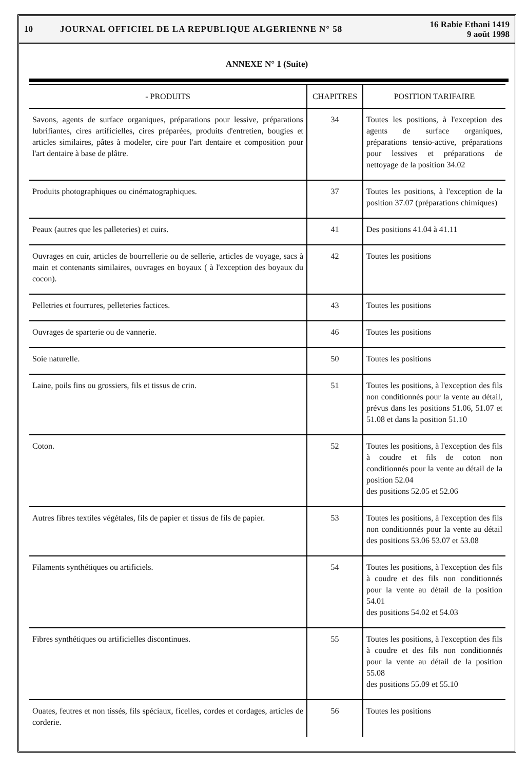10 JOURNAL OFFICIEL DE LA REPUBLIQUE ALGERIENNE N° 58 16 Rabie Ethani 1419
9 août 1998
ANNEXE N° 1 (Suite)
| - PRODUITS | CHAPITRES | POSITION TARIFAIRE |
| --- | --- | --- |
| Savons, agents de surface organiques, préparations pour lessive, préparations lubrifiantes, cires artificielles, cires préparées, produits d'entretien, bougies et articles similaires, pâtes à modeler, cire pour l'art dentaire et composition pour l'art dentaire à base de plâtre. | 34 | Toutes les positions, à l'exception des agents de surface organiques, préparations tensio-active, préparations pour lessives et préparations de nettoyage de la position 34.02 |
| Produits photographiques ou cinématographiques. | 37 | Toutes les positions, à l'exception de la position 37.07 (préparations chimiques) |
| Peaux (autres que les palleteries) et cuirs. | 41 | Des positions 41.04 à 41.11 |
| Ouvrages en cuir, articles de bourrellerie ou de sellerie, articles de voyage, sacs à main et contenants similaires, ouvrages en boyaux ( à l'exception des boyaux du cocon). | 42 | Toutes les positions |
| Pelletries et fourrures, pelleteries factices. | 43 | Toutes les positions |
| Ouvrages de sparterie ou de vannerie. | 46 | Toutes les positions |
| Soie naturelle. | 50 | Toutes les positions |
| Laine, poils fins ou grossiers, fils et tissus de crin. | 51 | Toutes les positions, à l'exception des fils non conditionnés pour la vente au détail, prévus dans les positions 51.06, 51.07 et 51.08 et dans la position 51.10 |
| Coton. | 52 | Toutes les positions, à l'exception des fils à coudre et fils de coton non conditionnés pour la vente au détail de la position 52.04 des positions 52.05 et 52.06 |
| Autres fibres textiles végétales, fils de papier et tissus de fils de papier. | 53 | Toutes les positions, à l'exception des fils non conditionnés pour la vente au détail des positions 53.06 53.07 et 53.08 |
| Filaments synthétiques ou artificiels. | 54 | Toutes les positions, à l'exception des fils à coudre et des fils non conditionnés pour la vente au détail de la position 54.01 des positions 54.02 et 54.03 |
| Fibres synthétiques ou artificielles discontinues. | 55 | Toutes les positions, à l'exception des fils à coudre et des fils non conditionnés pour la vente au détail de la position 55.08 des positions 55.09 et 55.10 |
| Ouates, feutres et non tissés, fils spéciaux, ficelles, cordes et cordages, articles de corderie. | 56 | Toutes les positions |